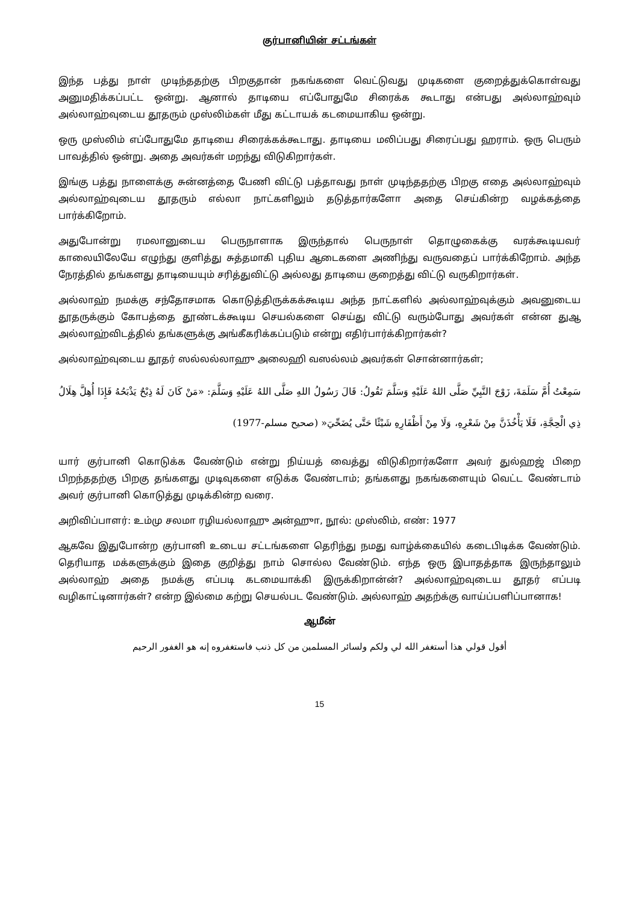குர்பானியின் சட்டங்கள்
இந்த பத்து நாள் முடிந்ததற்கு பிறகுதான் நகங்களை வெட்டுவது முடிகளை குறைத்துக்கொள்வது அனுமதிக்கப்பட்ட ஒன்று. ஆனால் தாடியை எப்போதுமே சிரைக்க கூடாது என்பது அல்லாஹ்வும் அல்லாஹ்வுடைய தூதரும் முஸ்லிம்கள் மீது கட்டாயக் கடமையாகிய ஒன்று.
ஒரு முஸ்லிம் எப்போதுமே தாடியை சிரைக்கக்கூடாது. தாடியை மலிப்பது சிரைப்பது ஹராம். ஒரு பெரும் பாவத்தில் ஒன்று. அதை அவர்கள் மறந்து விடுகிறார்கள்.
இங்கு பத்து நாளைக்கு சுன்னத்தை பேணி விட்டு பத்தாவது நாள் முடிந்ததற்கு பிறகு எதை அல்லாஹ்வும் அல்லாஹ்வுடைய தூதரும் எல்லா நாட்களிலும் தடுத்தார்களோ அதை செய்கின்ற வழக்கத்தை பார்க்கிறோம்.
அதுபோன்று ரமலானுடைய பெருநாளாக இருந்தால் பெருநாள் தொழுகைக்கு வரக்கூடியவர் காலையிலேயே எழுந்து குளித்து சுத்தமாகி புதிய ஆடைகளை அணிந்து வருவதைப் பார்க்கிறோம். அந்த நேரத்தில் தங்களது தாடியையும் சரித்துவிட்டு அல்லது தாடியை குறைத்து விட்டு வருகிறார்கள்.
அல்லாஹ் நமக்கு சந்தோசமாக கொடுத்திருக்கக்கூடிய அந்த நாட்களில் அல்லாஹ்வுக்கும் அவனுடைய தூதருக்கும் கோபத்தை தூண்டக்கூடிய செயல்களை செய்து விட்டு வரும்போது அவர்கள் என்ன துஆ அல்லாஹ்விடத்தில் தங்களுக்கு அங்கீகரிக்கப்படும் என்று எதிர்பார்க்கிறார்கள்?
அல்லாஹ்வுடைய தூதர் ஸல்லல்லாஹு அலைஹி வஸல்லம் அவர்கள் சொன்னார்கள்;
سَمِعْتُ أُمَّ سَلَمَةَ، زَوْجَ النَّبِيِّ صَلَّى اللهُ عَلَيْهِ وَسَلَّمَ تَقُولُ: قَالَ رَسُولُ اللهِ صَلَّى اللهُ عَلَيْهِ وَسَلَّمَ: «مَنْ كَانَ لَهُ ذِبْحٌ يَذْبَحُهُ فَإِذَا أُهِلَّ هِلَالُ ذِي الْحِجَّةِ، فَلَا يَأْخُذَنَّ مِنْ شَعْرِهِ، وَلَا مِنْ أَظْفَارِهِ شَيْئًا حَتَّى يُضَحِّيَ« (صحيح مسلم-1977)
யார் குர்பானி கொடுக்க வேண்டும் என்று நிய்யத் வைத்து விடுகிறார்களோ அவர் துல்ஹஜ் பிறை பிறந்ததற்கு பிறகு தங்களது முடிவுகளை எடுக்க வேண்டாம்; தங்களது நகங்களையும் வெட்ட வேண்டாம் அவர் குர்பானி கொடுத்து முடிக்கின்ற வரை.
அறிவிப்பாளர்: உம்மு சலமா ரழியல்லாஹு அன்ஹுா, நூல்: முஸ்லிம், எண்: 1977
ஆகவே இதுபோன்ற குர்பானி உடைய சட்டங்களை தெரிந்து நமது வாழ்க்கையில் கடைபிடிக்க வேண்டும். தெரியாத மக்களுக்கும் இதை குறித்து நாம் சொல்ல வேண்டும். எந்த ஒரு இபாதத்தாக இருந்தாலும் அல்லாஹ் அதை நமக்கு எப்படி கடமையாக்கி இருக்கிறான்ன்? அல்லாஹ்வுடைய தூதர் எப்படி வழிகாட்டினார்கள்? என்ற இல்மை கற்று செயல்பட வேண்டும். அல்லாஹ் அதற்க்கு வாய்ப்பளிப்பானாக!
ஆமீன்
أقول قولي هذا أستغفر الله لي ولكم ولسائر المسلمين من كل ذنب فاستغفروه إنه هو الغفور الرحيم
15